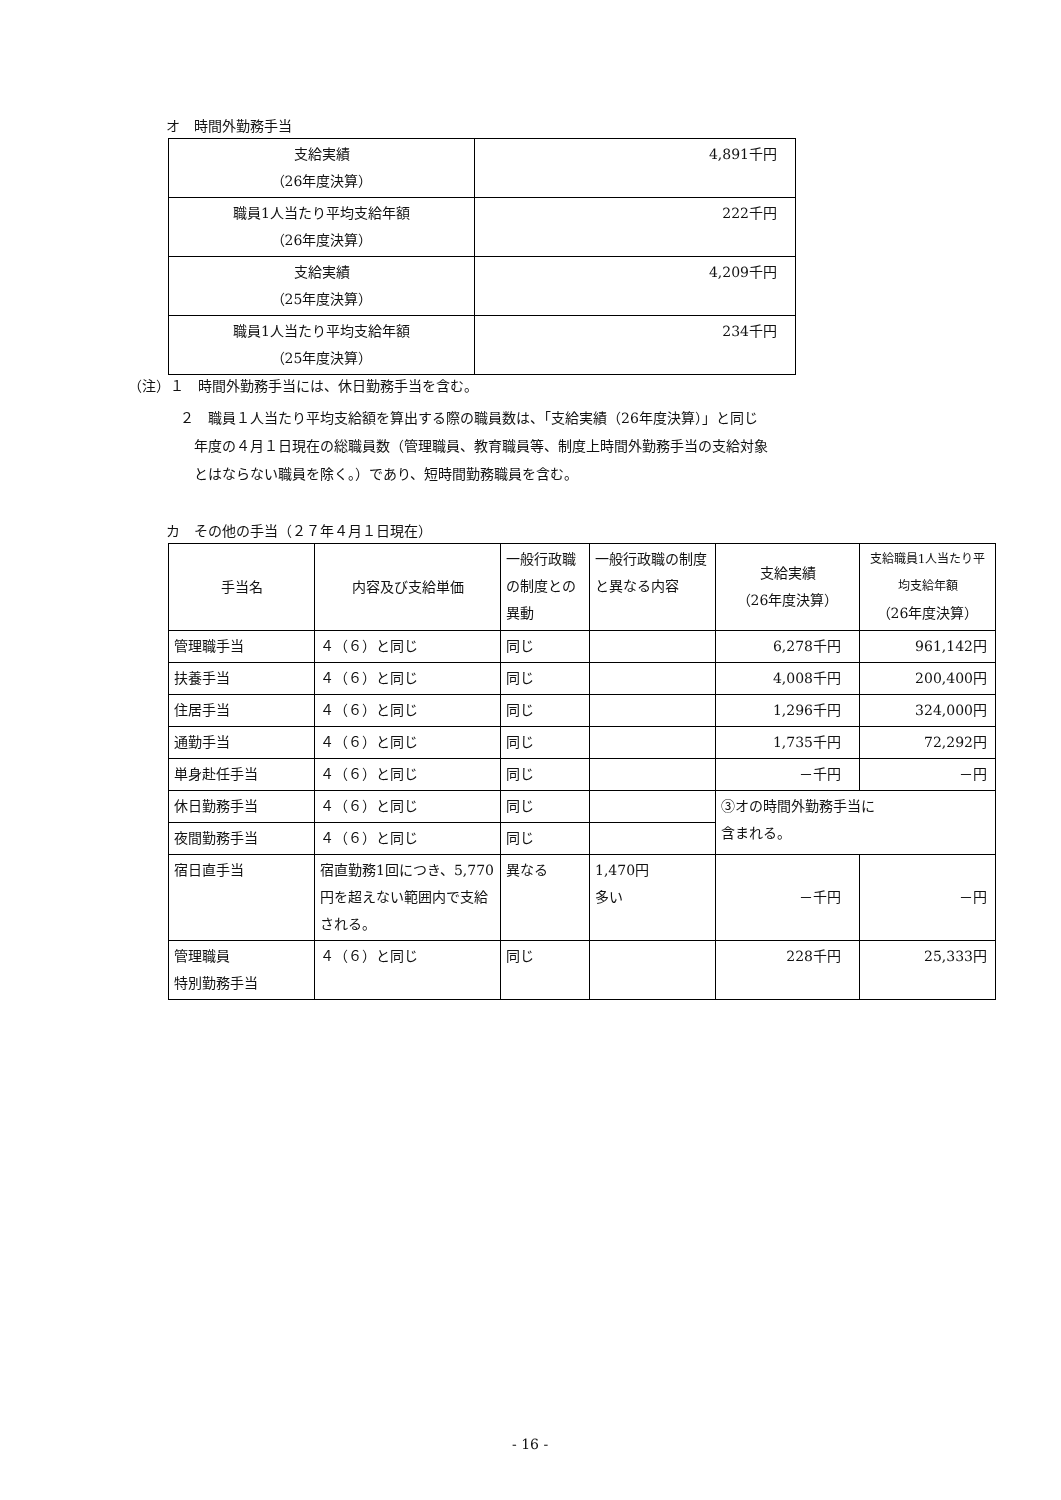オ　時間外勤務手当
| 支給実績 （26年度決算） | 4,891千円 |
| 職員1人当たり平均支給年額 （26年度決算） | 222千円 |
| 支給実績 （25年度決算） | 4,209千円 |
| 職員1人当たり平均支給年額 （25年度決算） | 234千円 |
（注）１　時間外勤務手当には、休日勤務手当を含む。
２　職員１人当たり平均支給額を算出する際の職員数は、「支給実績（26年度決算）」と同じ
年度の４月１日現在の総職員数（管理職員、教育職員等、制度上時間外勤務手当の支給対象
とはならない職員を除く。）であり、短時間勤務職員を含む。
カ　その他の手当（２７年４月１日現在）
| 手当名 | 内容及び支給単価 | 一般行政職の制度との異動 | 一般行政職の制度と異なる内容 | 支給実績 （26年度決算） | 支給職員1人当たり平均支給年額 （26年度決算） |
| 管理職手当 | ４（６）と同じ | 同じ | | 6,278千円 | 961,142円 |
| 扶養手当 | ４（６）と同じ | 同じ | | 4,008千円 | 200,400円 |
| 住居手当 | ４（６）と同じ | 同じ | | 1,296千円 | 324,000円 |
| 通勤手当 | ４（６）と同じ | 同じ | | 1,735千円 | 72,292円 |
| 単身赴任手当 | ４（６）と同じ | 同じ | | －千円 | －円 |
| 休日勤務手当 | ４（６）と同じ | 同じ | | ③オの時間外勤務手当に 含まれる。 | |
| 夜間勤務手当 | ４（６）と同じ | 同じ | | | |
| 宿日直手当 | 宿直勤務1回につき、5,770円を超えない範囲内で支給される。 | 異なる | 1,470円 多い | －千円 | －円 |
| 管理職員 特別勤務手当 | ４（６）と同じ | 同じ | | 228千円 | 25,333円 |
- 16 -